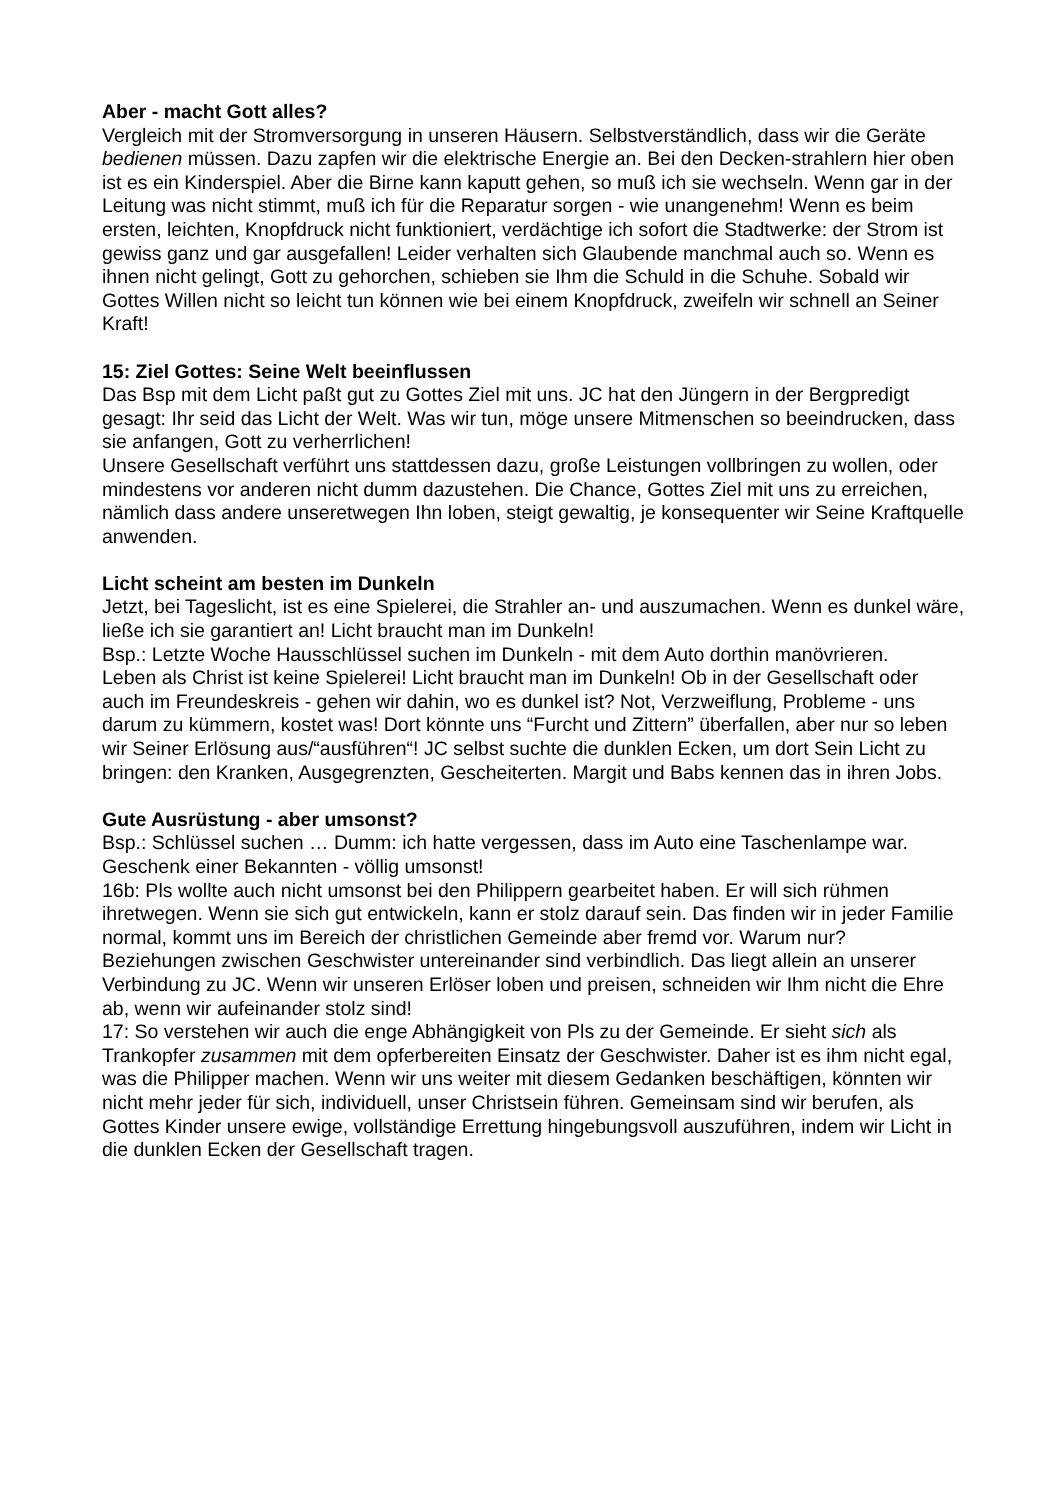Aber - macht Gott alles?
Vergleich mit der Stromversorgung in unseren Häusern. Selbstverständlich, dass wir die Geräte bedienen müssen. Dazu zapfen wir die elektrische Energie an. Bei den Decken-strahlern hier oben ist es ein Kinderspiel. Aber die Birne kann kaputt gehen, so muß ich sie wechseln. Wenn gar in der Leitung was nicht stimmt, muß ich für die Reparatur sorgen - wie unangenehm! Wenn es beim ersten, leichten, Knopfdruck nicht funktioniert, verdächtige ich sofort die Stadtwerke: der Strom ist gewiss ganz und gar ausgefallen! Leider verhalten sich Glaubende manchmal auch so. Wenn es ihnen nicht gelingt, Gott zu gehorchen, schieben sie Ihm die Schuld in die Schuhe. Sobald wir Gottes Willen nicht so leicht tun können wie bei einem Knopfdruck, zweifeln wir schnell an Seiner Kraft!
15: Ziel Gottes: Seine Welt beeinflussen
Das Bsp mit dem Licht paßt gut zu Gottes Ziel mit uns. JC hat den Jüngern in der Bergpredigt gesagt: Ihr seid das Licht der Welt. Was wir tun, möge unsere Mitmenschen so beeindrucken, dass sie anfangen, Gott zu verherrlichen!
Unsere Gesellschaft verführt uns stattdessen dazu, große Leistungen vollbringen zu wollen, oder mindestens vor anderen nicht dumm dazustehen. Die Chance, Gottes Ziel mit uns zu erreichen, nämlich dass andere unseretwegen Ihn loben, steigt gewaltig, je konsequenter wir Seine Kraftquelle anwenden.
Licht scheint am besten im Dunkeln
Jetzt, bei Tageslicht, ist es eine Spielerei, die Strahler an- und auszumachen. Wenn es dunkel wäre, ließe ich sie garantiert an! Licht braucht man im Dunkeln!
Bsp.: Letzte Woche Hausschlüssel suchen im Dunkeln - mit dem Auto dorthin manövrieren.
Leben als Christ ist keine Spielerei! Licht braucht man im Dunkeln! Ob in der Gesellschaft oder auch im Freundeskreis - gehen wir dahin, wo es dunkel ist? Not, Verzweiflung, Probleme - uns darum zu kümmern, kostet was! Dort könnte uns “Furcht und Zittern” überfallen, aber nur so leben wir Seiner Erlösung aus/“ausführen“! JC selbst suchte die dunklen Ecken, um dort Sein Licht zu bringen: den Kranken, Ausgegrenzten, Gescheiterten. Margit und Babs kennen das in ihren Jobs.
Gute Ausrüstung - aber umsonst?
Bsp.: Schlüssel suchen … Dumm: ich hatte vergessen, dass im Auto eine Taschenlampe war. Geschenk einer Bekannten - völlig umsonst!
16b: Pls wollte auch nicht umsonst bei den Philippern gearbeitet haben. Er will sich rühmen ihretwegen. Wenn sie sich gut entwickeln, kann er stolz darauf sein. Das finden wir in jeder Familie normal, kommt uns im Bereich der christlichen Gemeinde aber fremd vor. Warum nur? Beziehungen zwischen Geschwister untereinander sind verbindlich. Das liegt allein an unserer Verbindung zu JC. Wenn wir unseren Erlöser loben und preisen, schneiden wir Ihm nicht die Ehre ab, wenn wir aufeinander stolz sind!
17: So verstehen wir auch die enge Abhängigkeit von Pls zu der Gemeinde. Er sieht sich als Trankopfer zusammen mit dem opferbereiten Einsatz der Geschwister. Daher ist es ihm nicht egal, was die Philipper machen. Wenn wir uns weiter mit diesem Gedanken beschäftigen, könnten wir nicht mehr jeder für sich, individuell, unser Christsein führen. Gemeinsam sind wir berufen, als Gottes Kinder unsere ewige, vollständige Errettung hingebungsvoll auszuführen, indem wir Licht in die dunklen Ecken der Gesellschaft tragen.